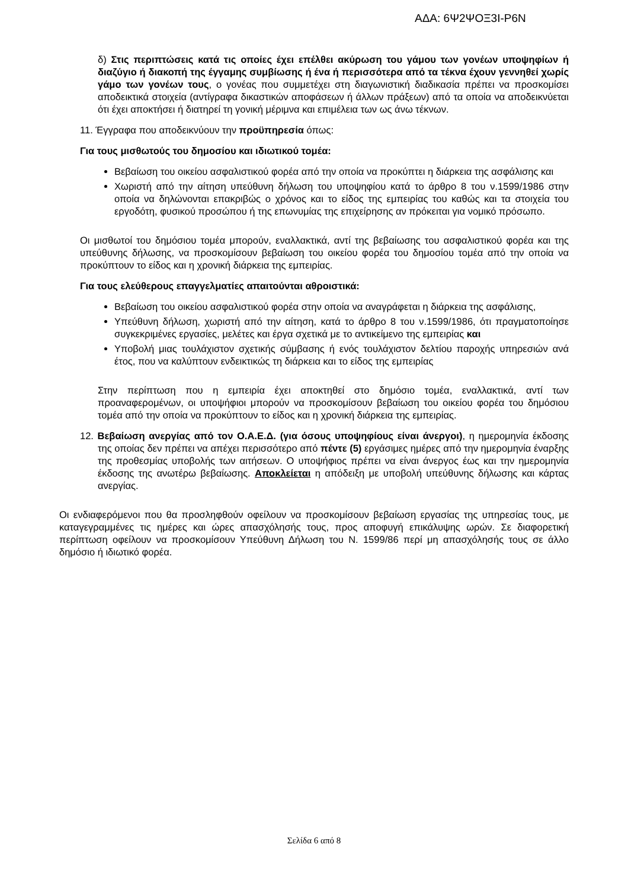ΑΔΑ: 6Ψ2ΨΟΞ3Ι-Ρ6Ν
δ) Στις περιπτώσεις κατά τις οποίες έχει επέλθει ακύρωση του γάμου των γονέων υποψηφίων ή διαζύγιο ή διακοπή της έγγαμης συμβίωσης ή ένα ή περισσότερα από τα τέκνα έχουν γεννηθεί χωρίς γάμο των γονέων τους, ο γονέας που συμμετέχει στη διαγωνιστική διαδικασία πρέπει να προσκομίσει αποδεικτικά στοιχεία (αντίγραφα δικαστικών αποφάσεων ή άλλων πράξεων) από τα οποία να αποδεικνύεται ότι έχει αποκτήσει ή διατηρεί τη γονική μέριμνα και επιμέλεια των ως άνω τέκνων.
11. Έγγραφα που αποδεικνύουν την προϋπηρεσία όπως:
Για τους μισθωτούς του δημοσίου και ιδιωτικού τομέα:
Βεβαίωση του οικείου ασφαλιστικού φορέα από την οποία να προκύπτει η διάρκεια της ασφάλισης και
Χωριστή από την αίτηση υπεύθυνη δήλωση του υποψηφίου κατά το άρθρο 8 του ν.1599/1986 στην οποία να δηλώνονται επακριβώς ο χρόνος και το είδος της εμπειρίας του καθώς και τα στοιχεία του εργοδότη, φυσικού προσώπου ή της επωνυμίας της επιχείρησης αν πρόκειται για νομικό πρόσωπο.
Οι μισθωτοί του δημόσιου τομέα μπορούν, εναλλακτικά, αντί της βεβαίωσης του ασφαλιστικού φορέα και της υπεύθυνης δήλωσης, να προσκομίσουν βεβαίωση του οικείου φορέα του δημοσίου τομέα από την οποία να προκύπτουν το είδος και η χρονική διάρκεια της εμπειρίας.
Για τους ελεύθερους επαγγελματίες απαιτούνται αθροιστικά:
Βεβαίωση του οικείου ασφαλιστικού φορέα στην οποία να αναγράφεται η διάρκεια της ασφάλισης,
Υπεύθυνη δήλωση, χωριστή από την αίτηση, κατά το άρθρο 8 του ν.1599/1986, ότι πραγματοποίησε συγκεκριμένες εργασίες, μελέτες και έργα σχετικά με το αντικείμενο της εμπειρίας και
Υποβολή μιας τουλάχιστον σχετικής σύμβασης ή ενός τουλάχιστον δελτίου παροχής υπηρεσιών ανά έτος, που να καλύπτουν ενδεικτικώς τη διάρκεια και το είδος της εμπειρίας
Στην περίπτωση που η εμπειρία έχει αποκτηθεί στο δημόσιο τομέα, εναλλακτικά, αντί των προαναφερομένων, οι υποψήφιοι μπορούν να προσκομίσουν βεβαίωση του οικείου φορέα του δημόσιου τομέα από την οποία να προκύπτουν το είδος και η χρονική διάρκεια της εμπειρίας.
12. Βεβαίωση ανεργίας από τον Ο.Α.Ε.Δ. (για όσους υποψηφίους είναι άνεργοι), η ημερομηνία έκδοσης της οποίας δεν πρέπει να απέχει περισσότερο από πέντε (5) εργάσιμες ημέρες από την ημερομηνία έναρξης της προθεσμίας υποβολής των αιτήσεων. Ο υποψήφιος πρέπει να είναι άνεργος έως και την ημερομηνία έκδοσης της ανωτέρω βεβαίωσης. Αποκλείεται η απόδειξη με υποβολή υπεύθυνης δήλωσης και κάρτας ανεργίας.
Οι ενδιαφερόμενοι που θα προσληφθούν οφείλουν να προσκομίσουν βεβαίωση εργασίας της υπηρεσίας τους, με καταγεγραμμένες τις ημέρες και ώρες απασχόλησής τους, προς αποφυγή επικάλυψης ωρών. Σε διαφορετική περίπτωση οφείλουν να προσκομίσουν Υπεύθυνη Δήλωση του Ν. 1599/86 περί μη απασχόλησής τους σε άλλο δημόσιο ή ιδιωτικό φορέα.
Σελίδα 6 από 8